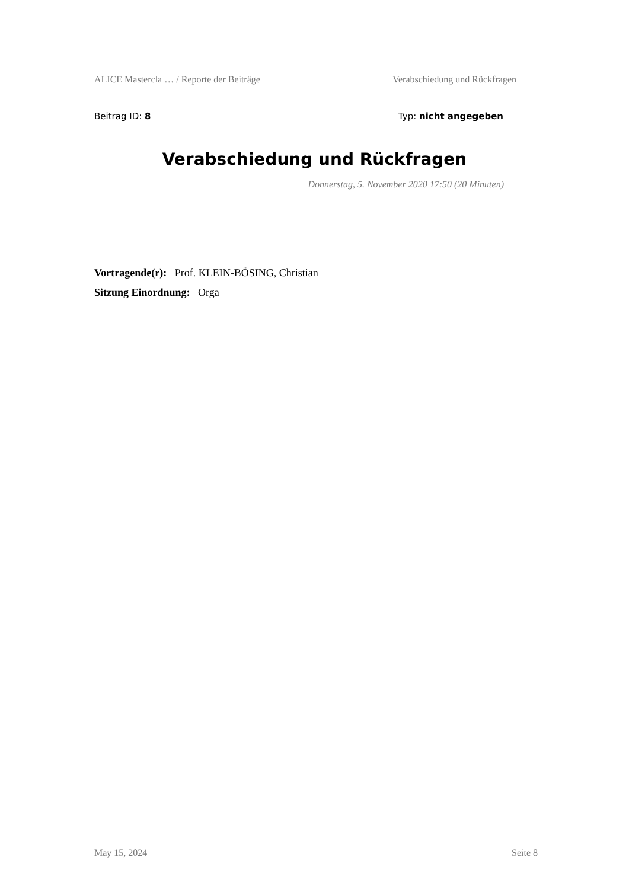ALICE Mastercla … / Reporte der Beiträge Verabschiedung und Rückfragen
Beitrag ID: 8 Typ: nicht angegeben
Verabschiedung und Rückfragen
Donnerstag, 5. November 2020 17:50 (20 Minuten)
Vortragende(r): Prof. KLEIN-BÖSING, Christian
Sitzung Einordnung: Orga
May 15, 2024 Seite 8